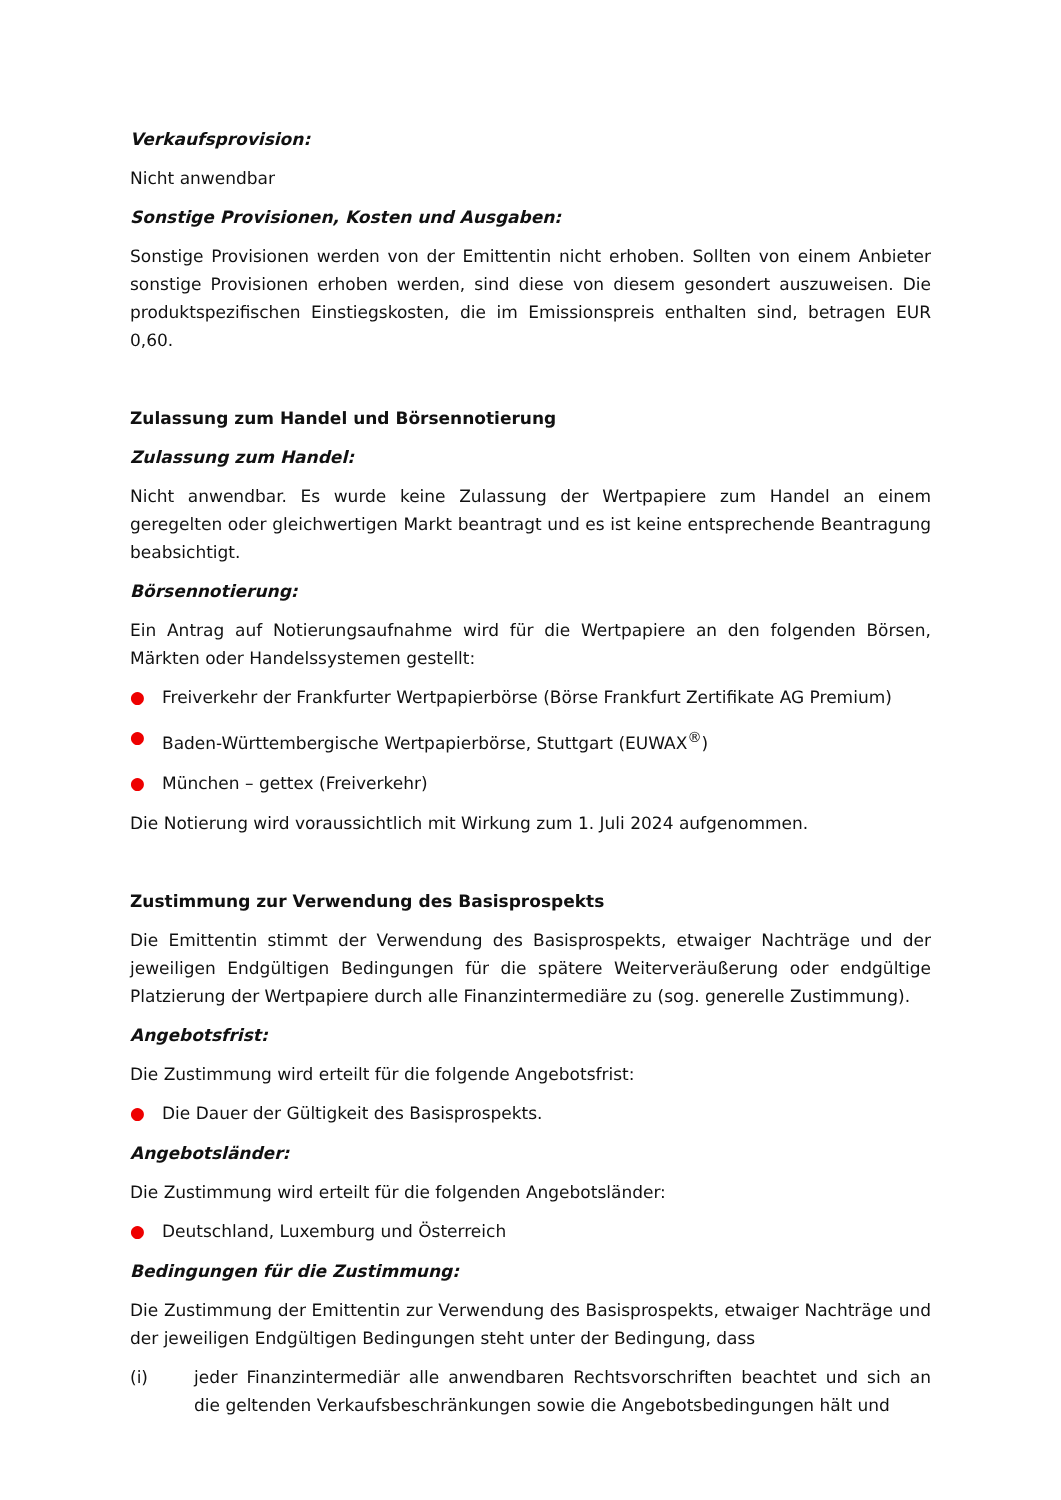Verkaufsprovision:
Nicht anwendbar
Sonstige Provisionen, Kosten und Ausgaben:
Sonstige Provisionen werden von der Emittentin nicht erhoben. Sollten von einem Anbieter sonstige Provisionen erhoben werden, sind diese von diesem gesondert auszuweisen. Die produktspezifischen Einstiegskosten, die im Emissionspreis enthalten sind, betragen EUR 0,60.
Zulassung zum Handel und Börsennotierung
Zulassung zum Handel:
Nicht anwendbar. Es wurde keine Zulassung der Wertpapiere zum Handel an einem geregelten oder gleichwertigen Markt beantragt und es ist keine entsprechende Beantragung beabsichtigt.
Börsennotierung:
Ein Antrag auf Notierungsaufnahme wird für die Wertpapiere an den folgenden Börsen, Märkten oder Handelssystemen gestellt:
● Freiverkehr der Frankfurter Wertpapierbörse (Börse Frankfurt Zertifikate AG Premium)
● Baden-Württembergische Wertpapierbörse, Stuttgart (EUWAX<sup>®</sup>)
● München – gettex (Freiverkehr)
Die Notierung wird voraussichtlich mit Wirkung zum 1. Juli 2024 aufgenommen.
Zustimmung zur Verwendung des Basisprospekts
Die Emittentin stimmt der Verwendung des Basisprospekts, etwaiger Nachträge und der jeweiligen Endgültigen Bedingungen für die spätere Weiterveräußerung oder endgültige Platzierung der Wertpapiere durch alle Finanzintermediäre zu (sog. generelle Zustimmung).
Angebotsfrist:
Die Zustimmung wird erteilt für die folgende Angebotsfrist:
● Die Dauer der Gültigkeit des Basisprospekts.
Angebotsländer:
Die Zustimmung wird erteilt für die folgenden Angebotsländer:
● Deutschland, Luxemburg und Österreich
Bedingungen für die Zustimmung:
Die Zustimmung der Emittentin zur Verwendung des Basisprospekts, etwaiger Nachträge und der jeweiligen Endgültigen Bedingungen steht unter der Bedingung, dass
(i) jeder Finanzintermediär alle anwendbaren Rechtsvorschriften beachtet und sich an die geltenden Verkaufsbeschränkungen sowie die Angebotsbedingungen hält und